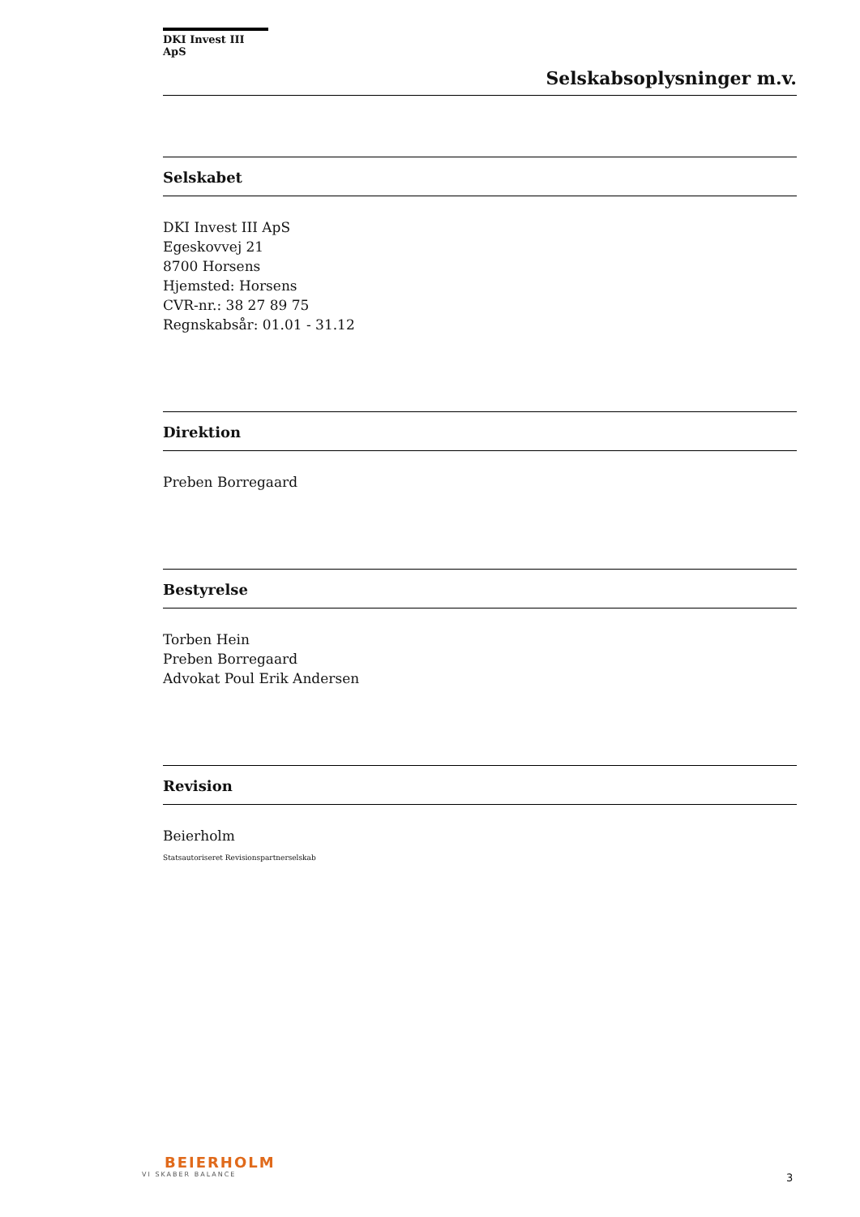DKI Invest III ApS
Selskabsoplysninger m.v.
Selskabet
DKI Invest III ApS
Egeskovvej 21
8700 Horsens
Hjemsted: Horsens
CVR-nr.: 38 27 89 75
Regnskabsår: 01.01 - 31.12
Direktion
Preben Borregaard
Bestyrelse
Torben Hein
Preben Borregaard
Advokat Poul Erik Andersen
Revision
Beierholm
Statsautoriseret Revisionspartnerselskab
BEIERHOLM
VI SKABER BALANCE
3